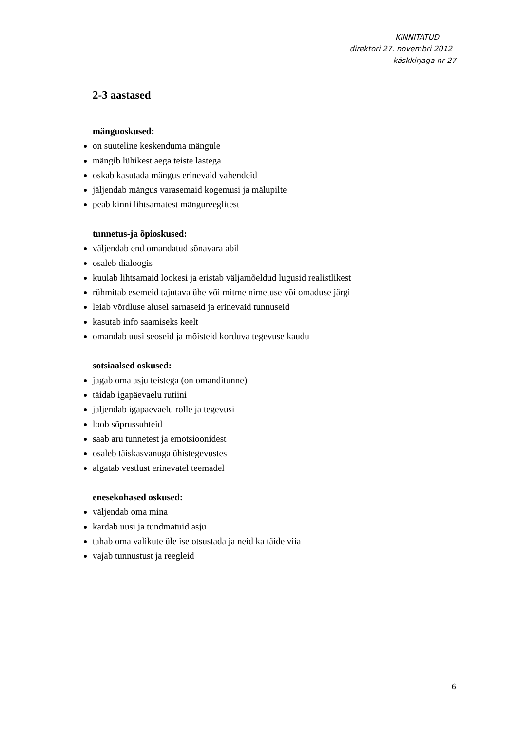KINNITATUD
direktori 27. novembri 2012
käskkirjaga nr 27
2-3 aastased
mänguoskused:
on suuteline keskenduma mängule
mängib lühikest aega teiste lastega
oskab kasutada mängus erinevaid vahendeid
jäljendab mängus varasemaid kogemusi ja mälupilte
peab kinni lihtsamatest mängureeglitest
tunnetus-ja õpioskused:
väljendab end omandatud sõnavara abil
osaleb dialoogis
kuulab lihtsamaid lookesi ja eristab väljamõeldud lugusid realistlikest
rühmitab esemeid tajutava ühe või mitme nimetuse või omaduse järgi
leiab võrdluse alusel sarnaseid ja erinevaid tunnuseid
kasutab info saamiseks keelt
omandab uusi seoseid ja mõisteid korduva tegevuse kaudu
sotsiaalsed oskused:
jagab oma asju teistega (on omanditunne)
täidab igapäevaelu rutiini
jäljendab igapäevaelu rolle ja tegevusi
loob sõprussuhteid
saab aru tunnetest ja emotsioonidest
osaleb täiskasvanuga ühistegevustes
algatab vestlust erinevatel teemadel
enesekohased oskused:
väljendab oma mina
kardab uusi ja tundmatuid asju
tahab oma valikute üle ise otsustada ja neid ka täide viia
vajab tunnustust ja reegleid
6